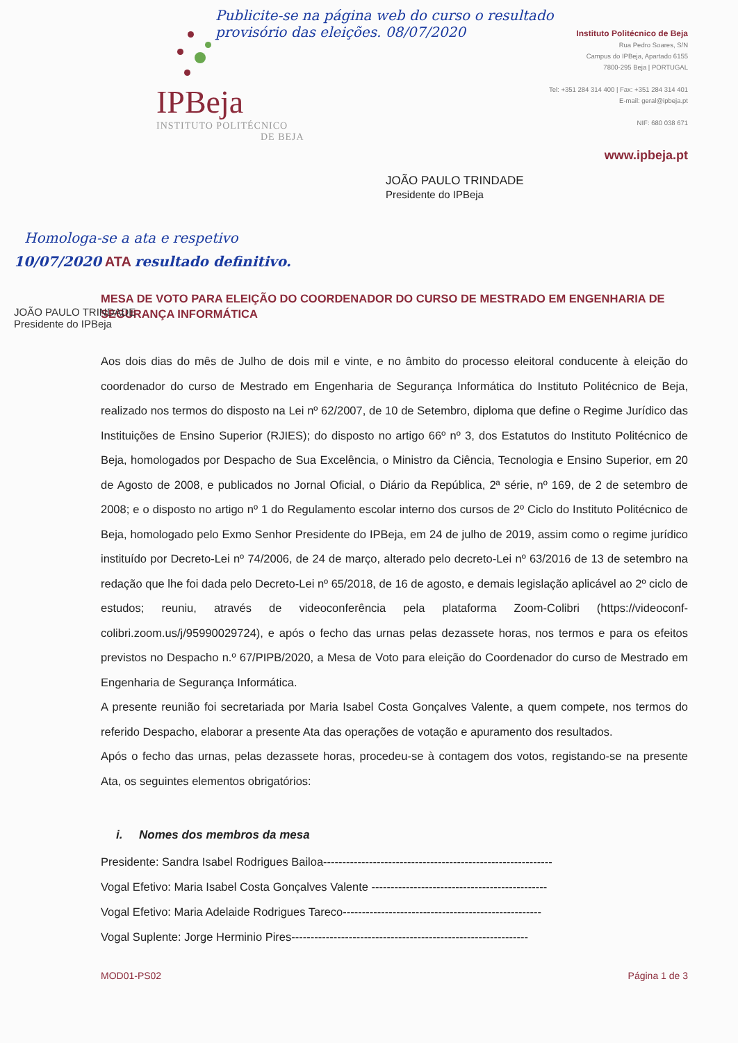Publicite-se na página web do curso o resultado provisório das eleições. 08/07/2020
IP Beja
INSTITUTO POLITÉCNICO
DE BEJA
Instituto Politécnico de Beja
Rua Pedro Soares, S/N
Campus do IPBeja, Apartado 6155
7800-295 Beja | PORTUGAL
Tel: +351 284 314 400 | Fax: +351 284 314 401
E-mail: geral@ipbeja.pt
NIF: 680 038 671
www.ipbeja.pt
JOÃO PAULO TRINDADE
Presidente do IPBeja
Homologa-se a ata e respetivo
10/07/2020 ATA resultado definitivo.
MESA DE VOTO PARA ELEIÇÃO DO COORDENADOR DO CURSO DE MESTRADO EM ENGENHARIA DE SEGURANÇA INFORMÁTICA
Aos dois dias do mês de Julho de dois mil e vinte, e no âmbito do processo eleitoral conducente à eleição do coordenador do curso de Mestrado em Engenharia de Segurança Informática do Instituto Politécnico de Beja, realizado nos termos do disposto na Lei nº 62/2007, de 10 de Setembro, diploma que define o Regime Jurídico das Instituições de Ensino Superior (RJIES); do disposto no artigo 66º nº 3, dos Estatutos do Instituto Politécnico de Beja, homologados por Despacho de Sua Excelência, o Ministro da Ciência, Tecnologia e Ensino Superior, em 20 de Agosto de 2008, e publicados no Jornal Oficial, o Diário da República, 2ª série, nº 169, de 2 de setembro de 2008; e o disposto no artigo nº 1 do Regulamento escolar interno dos cursos de 2º Ciclo do Instituto Politécnico de Beja, homologado pelo Exmo Senhor Presidente do IPBeja, em 24 de julho de 2019, assim como o regime jurídico instituído por Decreto-Lei nº 74/2006, de 24 de março, alterado pelo decreto-Lei nº 63/2016 de 13 de setembro na redação que lhe foi dada pelo Decreto-Lei nº 65/2018, de 16 de agosto, e demais legislação aplicável ao 2º ciclo de estudos; reuniu, através de videoconferência pela plataforma Zoom-Colibri (https://videoconf-colibri.zoom.us/j/95990029724), e após o fecho das urnas pelas dezassete horas, nos termos e para os efeitos previstos no Despacho n.º 67/PIPB/2020, a Mesa de Voto para eleição do Coordenador do curso de Mestrado em Engenharia de Segurança Informática.
A presente reunião foi secretariada por Maria Isabel Costa Gonçalves Valente, a quem compete, nos termos do referido Despacho, elaborar a presente Ata das operações de votação e apuramento dos resultados.
Após o fecho das urnas, pelas dezassete horas, procedeu-se à contagem dos votos, registando-se na presente Ata, os seguintes elementos obrigatórios:
i. Nomes dos membros da mesa
Presidente: Sandra Isabel Rodrigues Bailoa------------------------------------------------------------
Vogal Efetivo: Maria Isabel Costa Gonçalves Valente ----------------------------------------------
Vogal Efetivo: Maria Adelaide Rodrigues Tareco----------------------------------------------------
Vogal Suplente: Jorge Herminio Pires--------------------------------------------------------------
MOD01-PS02 Página 1 de 3
JOÃO PAULO TRINDADE
Presidente do IPBeja